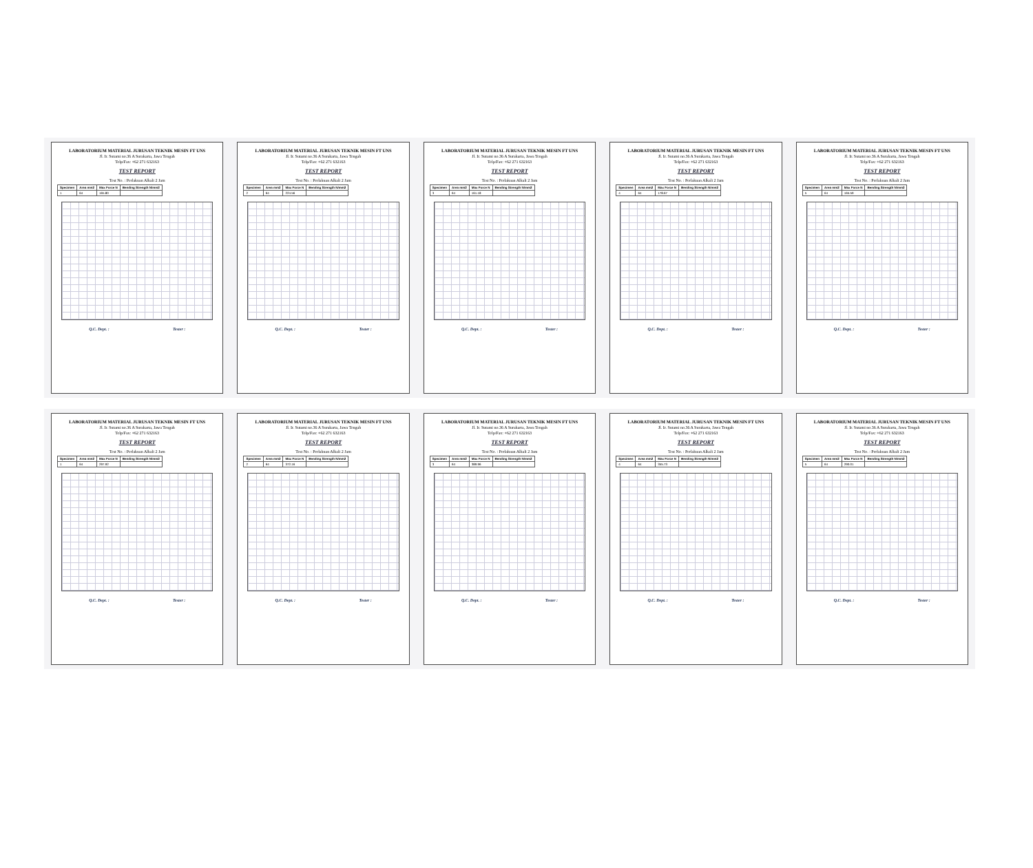LABORATORIUM MATERIAL JURUSAN TEKNIK MESIN FT UNS
Jl. Ir. Sutami no.36 A Surakarta, Jawa Tengah
Telp/Fax: +62 271 632163
TEST REPORT
Test No. : Perlakuan Alkali 2 Jam
| Specimen | Area mm2 | Max Force N | Bending Strength N/mm2 |
| --- | --- | --- | --- |
| 1 | 64 | 165.80 | |
Q.C. Dept. : Tester :
LABORATORIUM MATERIAL JURUSAN TEKNIK MESIN FT UNS
Jl. Ir. Sutami no.36 A Surakarta, Jawa Tengah
Telp/Fax: +62 271 632163
TEST REPORT
Test No. : Perlakuan Alkali 2 Jam
| Specimen | Area mm2 | Max Force N | Bending Strength N/mm2 |
| --- | --- | --- | --- |
| 2 | 64 | 224.56 | |
Q.C. Dept. : Tester :
LABORATORIUM MATERIAL JURUSAN TEKNIK MESIN FT UNS
Jl. Ir. Sutami no.36 A Surakarta, Jawa Tengah
Telp/Fax: +62 271 632163
TEST REPORT
Test No. : Perlakuan Alkali 2 Jam
| Specimen | Area mm2 | Max Force N | Bending Strength N/mm2 |
| --- | --- | --- | --- |
| 3 | 64 | 161.18 | |
Q.C. Dept. : Tester :
LABORATORIUM MATERIAL JURUSAN TEKNIK MESIN FT UNS
Jl. Ir. Sutami no.36 A Surakarta, Jawa Tengah
Telp/Fax: +62 271 632163
TEST REPORT
Test No. : Perlakuan Alkali 2 Jam
| Specimen | Area mm2 | Max Force N | Bending Strength N/mm2 |
| --- | --- | --- | --- |
| 4 | 64 | 178.67 | |
Q.C. Dept. : Tester :
LABORATORIUM MATERIAL JURUSAN TEKNIK MESIN FT UNS
Jl. Ir. Sutami no.36 A Surakarta, Jawa Tengah
Telp/Fax: +62 271 632163
TEST REPORT
Test No. : Perlakuan Alkali 2 Jam
| Specimen | Area mm2 | Max Force N | Bending Strength N/mm2 |
| --- | --- | --- | --- |
| 5 | 64 | 165.59 | |
Q.C. Dept. : Tester :
LABORATORIUM MATERIAL JURUSAN TEKNIK MESIN FT UNS
Jl. Ir. Sutami no.36 A Surakarta, Jawa Tengah
Telp/Fax: +62 271 632163
TEST REPORT
Test No. : Perlakuan Alkali 2 Jam
| Specimen | Area mm2 | Max Force N | Bending Strength N/mm2 |
| --- | --- | --- | --- |
| 1 | 64 | 297.92 | |
Q.C. Dept. : Tester :
LABORATORIUM MATERIAL JURUSAN TEKNIK MESIN FT UNS
Jl. Ir. Sutami no.36 A Surakarta, Jawa Tengah
Telp/Fax: +62 271 632163
TEST REPORT
Test No. : Perlakuan Alkali 2 Jam
| Specimen | Area mm2 | Max Force N | Bending Strength N/mm2 |
| --- | --- | --- | --- |
| 2 | 64 | 372.16 | |
Q.C. Dept. : Tester :
LABORATORIUM MATERIAL JURUSAN TEKNIK MESIN FT UNS
Jl. Ir. Sutami no.36 A Surakarta, Jawa Tengah
Telp/Fax: +62 271 632163
TEST REPORT
Test No. : Perlakuan Alkali 2 Jam
| Specimen | Area mm2 | Max Force N | Bending Strength N/mm2 |
| --- | --- | --- | --- |
| 3 | 64 | 389.96 | |
Q.C. Dept. : Tester :
LABORATORIUM MATERIAL JURUSAN TEKNIK MESIN FT UNS
Jl. Ir. Sutami no.36 A Surakarta, Jawa Tengah
Telp/Fax: +62 271 632163
TEST REPORT
Test No. : Perlakuan Alkali 2 Jam
| Specimen | Area mm2 | Max Force N | Bending Strength N/mm2 |
| --- | --- | --- | --- |
| 4 | 64 | 355.73 | |
Q.C. Dept. : Tester :
LABORATORIUM MATERIAL JURUSAN TEKNIK MESIN FT UNS
Jl. Ir. Sutami no.36 A Surakarta, Jawa Tengah
Telp/Fax: +62 271 632163
TEST REPORT
Test No. : Perlakuan Alkali 2 Jam
| Specimen | Area mm2 | Max Force N | Bending Strength N/mm2 |
| --- | --- | --- | --- |
| 5 | 64 | 290.01 | |
Q.C. Dept. : Tester :